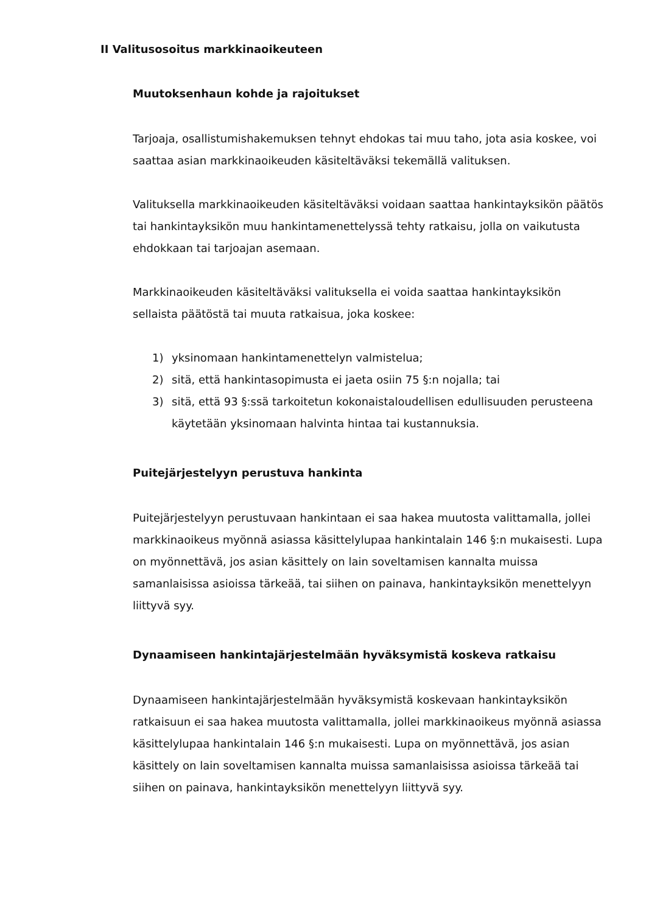II Valitusosoitus markkinaoikeuteen
Muutoksenhaun kohde ja rajoitukset
Tarjoaja, osallistumishakemuksen tehnyt ehdokas tai muu taho, jota asia koskee, voi saattaa asian markkinaoikeuden käsiteltäväksi tekemällä valituksen.
Valituksella markkinaoikeuden käsiteltäväksi voidaan saattaa hankintayksikön päätös tai hankintayksikön muu hankintamenettelyssä tehty ratkaisu, jolla on vaikutusta ehdokkaan tai tarjoajan asemaan.
Markkinaoikeuden käsiteltäväksi valituksella ei voida saattaa hankintayksikön sellaista päätöstä tai muuta ratkaisua, joka koskee:
1) yksinomaan hankintamenettelyn valmistelua;
2) sitä, että hankintasopimusta ei jaeta osiin 75 §:n nojalla; tai
3) sitä, että 93 §:ssä tarkoitetun kokonaistaloudellisen edullisuuden perusteena käytetään yksinomaan halvinta hintaa tai kustannuksia.
Puitejärjestelyyn perustuva hankinta
Puitejärjestelyyn perustuvaan hankintaan ei saa hakea muutosta valittamalla, jollei markkinaoikeus myönnä asiassa käsittelylupaa hankintalain 146 §:n mukaisesti. Lupa on myönnettävä, jos asian käsittely on lain soveltamisen kannalta muissa samanlaisissa asioissa tärkeää, tai siihen on painava, hankintayksikön menettelyyn liittyvä syy.
Dynaamiseen hankintajärjestelmään hyväksymistä koskeva ratkaisu
Dynaamiseen hankintajärjestelmään hyväksymistä koskevaan hankintayksikön ratkaisuun ei saa hakea muutosta valittamalla, jollei markkinaoikeus myönnä asiassa käsittelylupaa hankintalain 146 §:n mukaisesti. Lupa on myönnettävä, jos asian käsittely on lain soveltamisen kannalta muissa samanlaisissa asioissa tärkeää tai siihen on painava, hankintayksikön menettelyyn liittyvä syy.